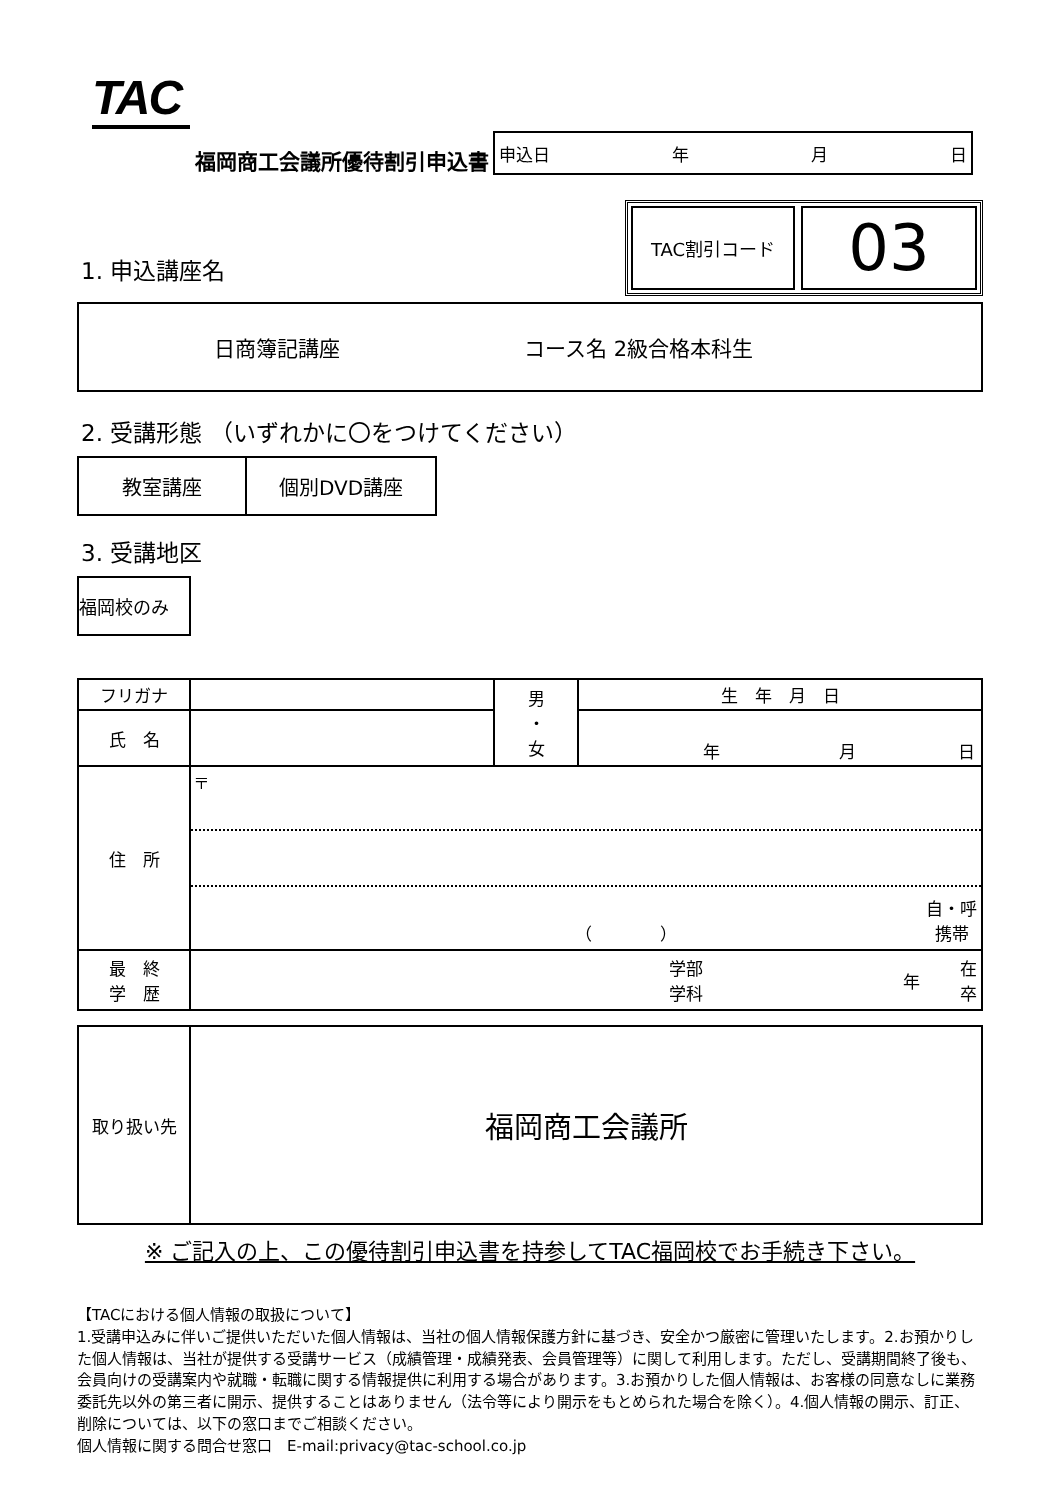TAC
福岡商工会議所優待割引申込書
申込日 年 月 日
1. 申込講座名
TAC割引コード
03
日商簿記講座 コース名 2級合格本科生
2. 受講形態 （いずれかに〇をつけてください）
教室講座
個別DVD講座
3. 受講地区
福岡校のみ
| フリガナ | | 男 ・ 女 | 生 年 月 日 |
| 氏 名 | | | 年 月 日 |
| 住 所 | 〒 （ ） 自・呼 携帯 | | |
| 最 終 学 歴 | 学部 学科 年 在 卒 | | |
| 取り扱い先 | 福岡商工会議所 |
※ ご記入の上、この優待割引申込書を持参してTAC福岡校でお手続き下さい。
【TACにおける個人情報の取扱について】
1.受講申込みに伴いご提供いただいた個人情報は、当社の個人情報保護方針に基づき、安全かつ厳密に管理いたします。2.お預かりした個人情報は、当社が提供する受講サービス（成績管理・成績発表、会員管理等）に関して利用します。ただし、受講期間終了後も、会員向けの受講案内や就職・転職に関する情報提供に利用する場合があります。3.お預かりした個人情報は、お客様の同意なしに業務委託先以外の第三者に開示、提供することはありません（法令等により開示をもとめられた場合を除く）。4.個人情報の開示、訂正、削除については、以下の窓口までご相談ください。
個人情報に関する問合せ窓口　E-mail:privacy@tac-school.co.jp